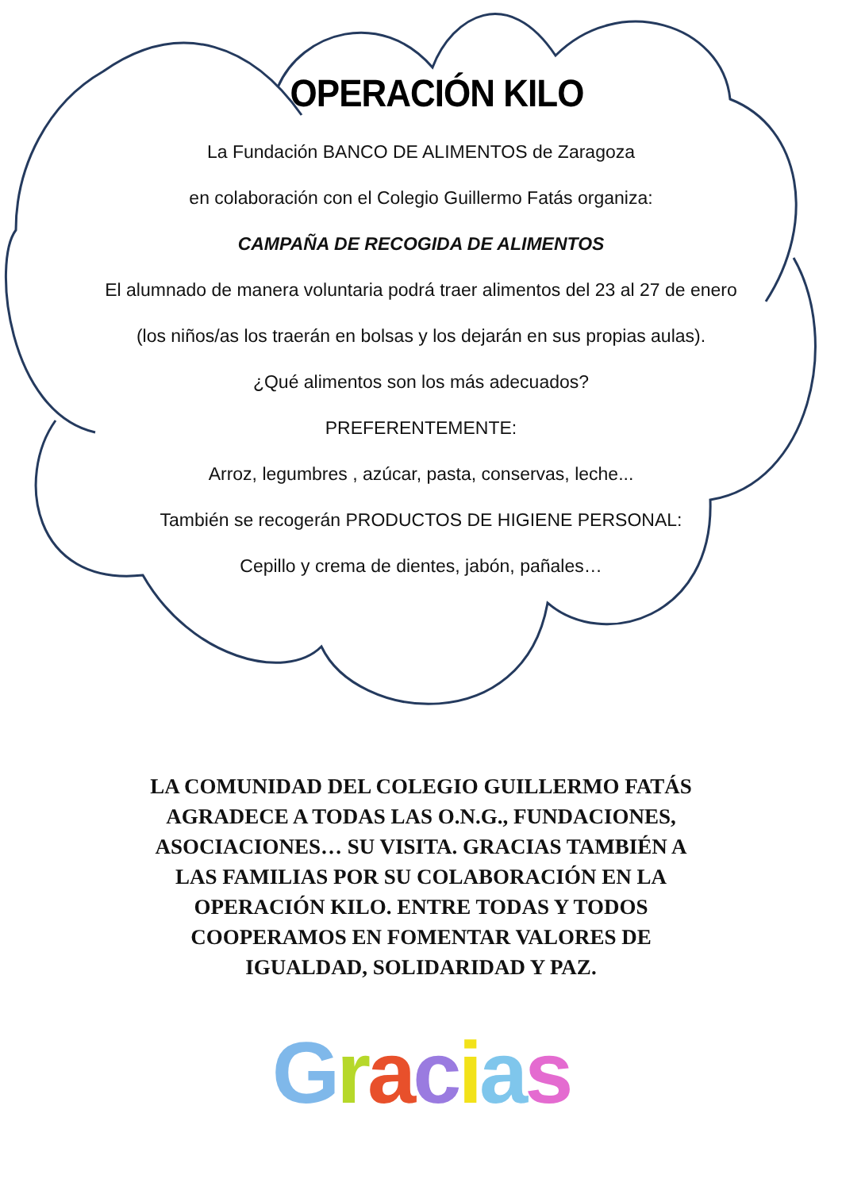OPERACIÓN KILO
La Fundación BANCO DE ALIMENTOS de Zaragoza
en colaboración con el Colegio Guillermo Fatás organiza:
CAMPAÑA DE RECOGIDA DE ALIMENTOS
El alumnado de manera voluntaria podrá traer alimentos del 23 al 27 de enero
(los niños/as los traerán en bolsas y los dejarán en sus propias aulas).
¿Qué alimentos son los más adecuados?
PREFERENTEMENTE:
Arroz, legumbres , azúcar, pasta, conservas, leche...
También se recogerán PRODUCTOS DE HIGIENE PERSONAL:
Cepillo y crema de dientes, jabón, pañales…
LA COMUNIDAD DEL COLEGIO GUILLERMO FATÁS AGRADECE A TODAS LAS O.N.G., FUNDACIONES, ASOCIACIONES… SU VISITA. GRACIAS TAMBIÉN A LAS FAMILIAS POR SU COLABORACIÓN EN LA OPERACIÓN KILO. ENTRE TODAS Y TODOS COOPERAMOS EN FOMENTAR VALORES DE IGUALDAD, SOLIDARIDAD Y PAZ.
Gracias